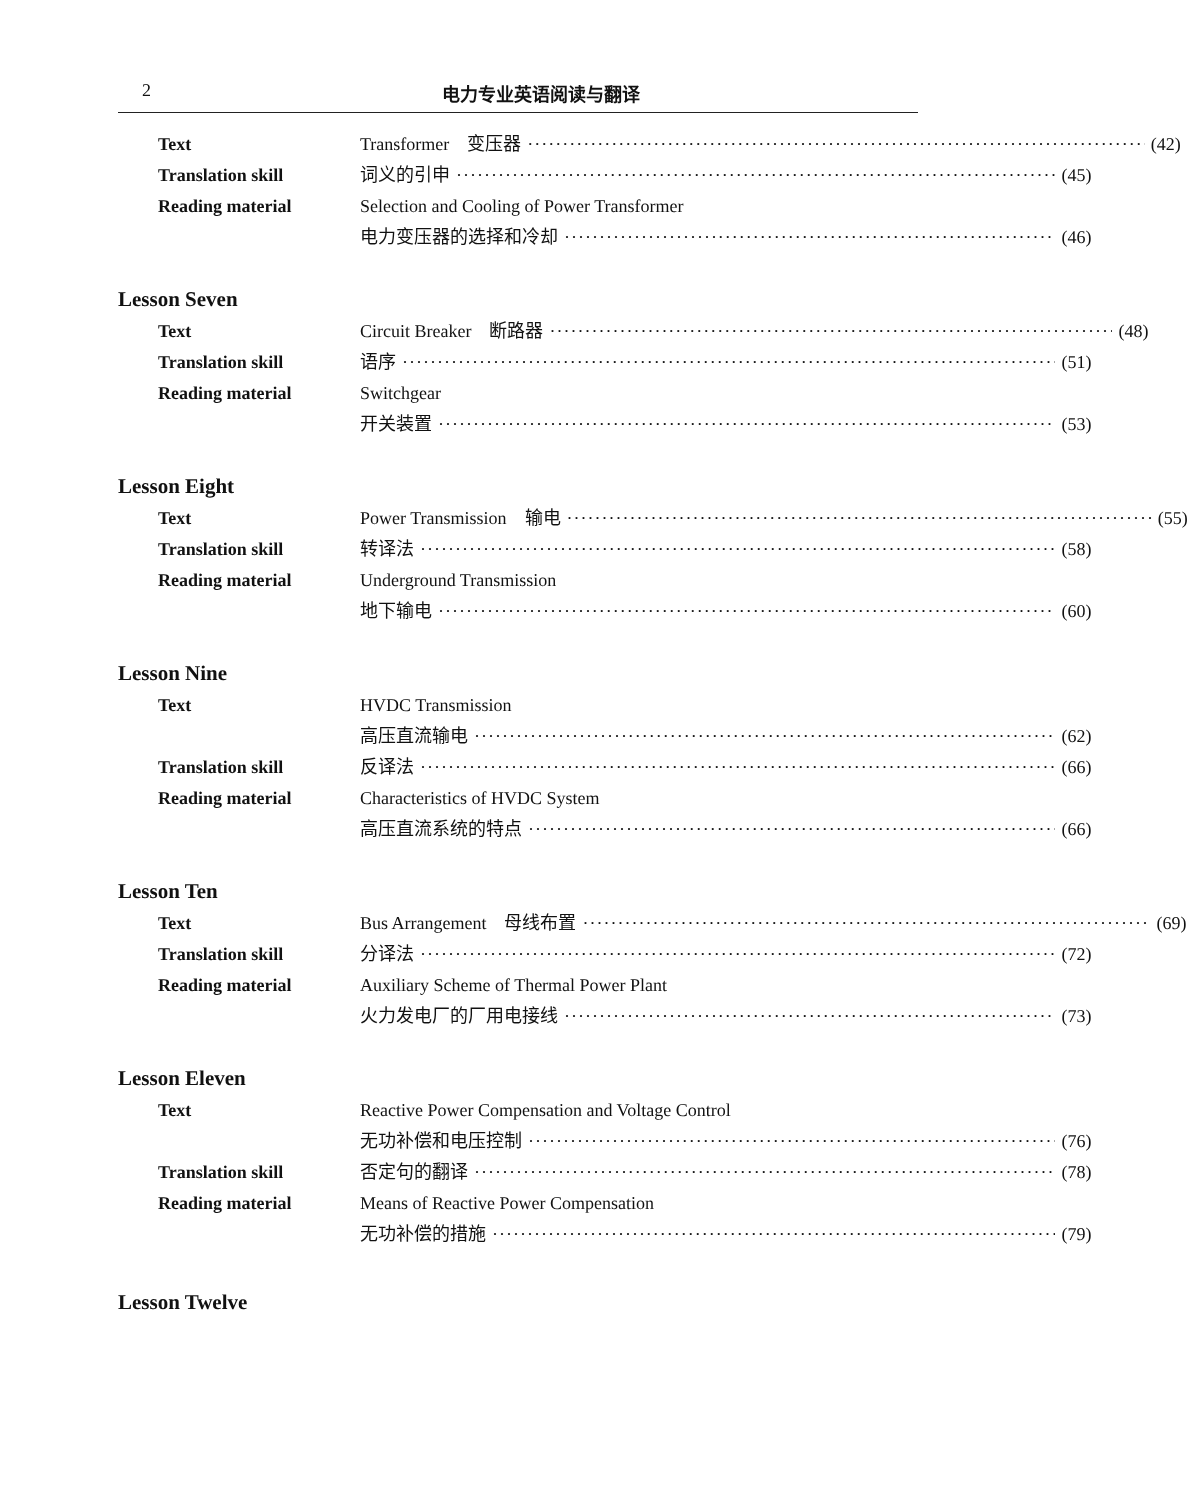2 电力专业英语阅读与翻译
Text Transformer　变压器 (42)
Translation skill 词义的引申 (45)
Reading material Selection and Cooling of Power Transformer
电力变压器的选择和冷却 (46)
Lesson Seven
Text Circuit Breaker　断路器 (48)
Translation skill 语序 (51)
Reading material Switchgear
开关装置 (53)
Lesson Eight
Text Power Transmission　输电 (55)
Translation skill 转译法 (58)
Reading material Underground Transmission
地下输电 (60)
Lesson Nine
Text HVDC Transmission
高压直流输电 (62)
Translation skill 反译法 (66)
Reading material Characteristics of HVDC System
高压直流系统的特点 (66)
Lesson Ten
Text Bus Arrangement　母线布置 (69)
Translation skill 分译法 (72)
Reading material Auxiliary Scheme of Thermal Power Plant
火力发电厂的厂用电接线 (73)
Lesson Eleven
Text Reactive Power Compensation and Voltage Control
无功补偿和电压控制 (76)
Translation skill 否定句的翻译 (78)
Reading material Means of Reactive Power Compensation
无功补偿的措施 (79)
Lesson Twelve